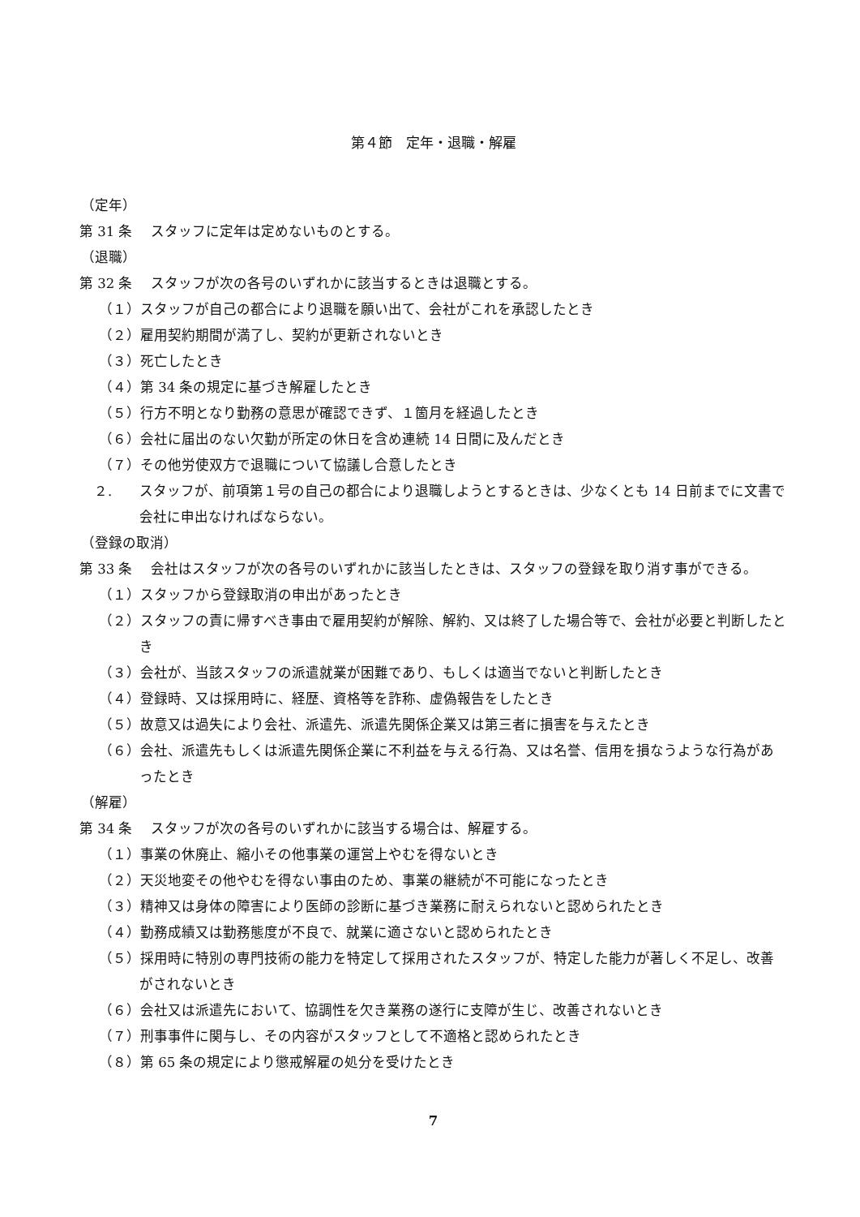第４節　定年・退職・解雇
（定年）
第 31 条　 スタッフに定年は定めないものとする。
（退職）
第 32 条　 スタッフが次の各号のいずれかに該当するときは退職とする。
（１）スタッフが自己の都合により退職を願い出て、会社がこれを承認したとき
（２）雇用契約期間が満了し、契約が更新されないとき
（３）死亡したとき
（４）第 34 条の規定に基づき解雇したとき
（５）行方不明となり勤務の意思が確認できず、１箇月を経過したとき
（６）会社に届出のない欠勤が所定の休日を含め連続 14 日間に及んだとき
（７）その他労使双方で退職について協議し合意したとき
２.　　スタッフが、前項第１号の自己の都合により退職しようとするときは、少なくとも 14 日前までに文書で会社に申出なければならない。
（登録の取消）
第 33 条　 会社はスタッフが次の各号のいずれかに該当したときは、スタッフの登録を取り消す事ができる。
（１）スタッフから登録取消の申出があったとき
（２）スタッフの責に帰すべき事由で雇用契約が解除、解約、又は終了した場合等で、会社が必要と判断したとき
（３）会社が、当該スタッフの派遣就業が困難であり、もしくは適当でないと判断したとき
（４）登録時、又は採用時に、経歴、資格等を詐称、虚偽報告をしたとき
（５）故意又は過失により会社、派遣先、派遣先関係企業又は第三者に損害を与えたとき
（６）会社、派遣先もしくは派遣先関係企業に不利益を与える行為、又は名誉、信用を損なうような行為があったとき
（解雇）
第 34 条　 スタッフが次の各号のいずれかに該当する場合は、解雇する。
（１）事業の休廃止、縮小その他事業の運営上やむを得ないとき
（２）天災地変その他やむを得ない事由のため、事業の継続が不可能になったとき
（３）精神又は身体の障害により医師の診断に基づき業務に耐えられないと認められたとき
（４）勤務成績又は勤務態度が不良で、就業に適さないと認められたとき
（５）採用時に特別の専門技術の能力を特定して採用されたスタッフが、特定した能力が著しく不足し、改善がされないとき
（６）会社又は派遣先において、協調性を欠き業務の遂行に支障が生じ、改善されないとき
（７）刑事事件に関与し、その内容がスタッフとして不適格と認められたとき
（８）第 65 条の規定により懲戒解雇の処分を受けたとき
7